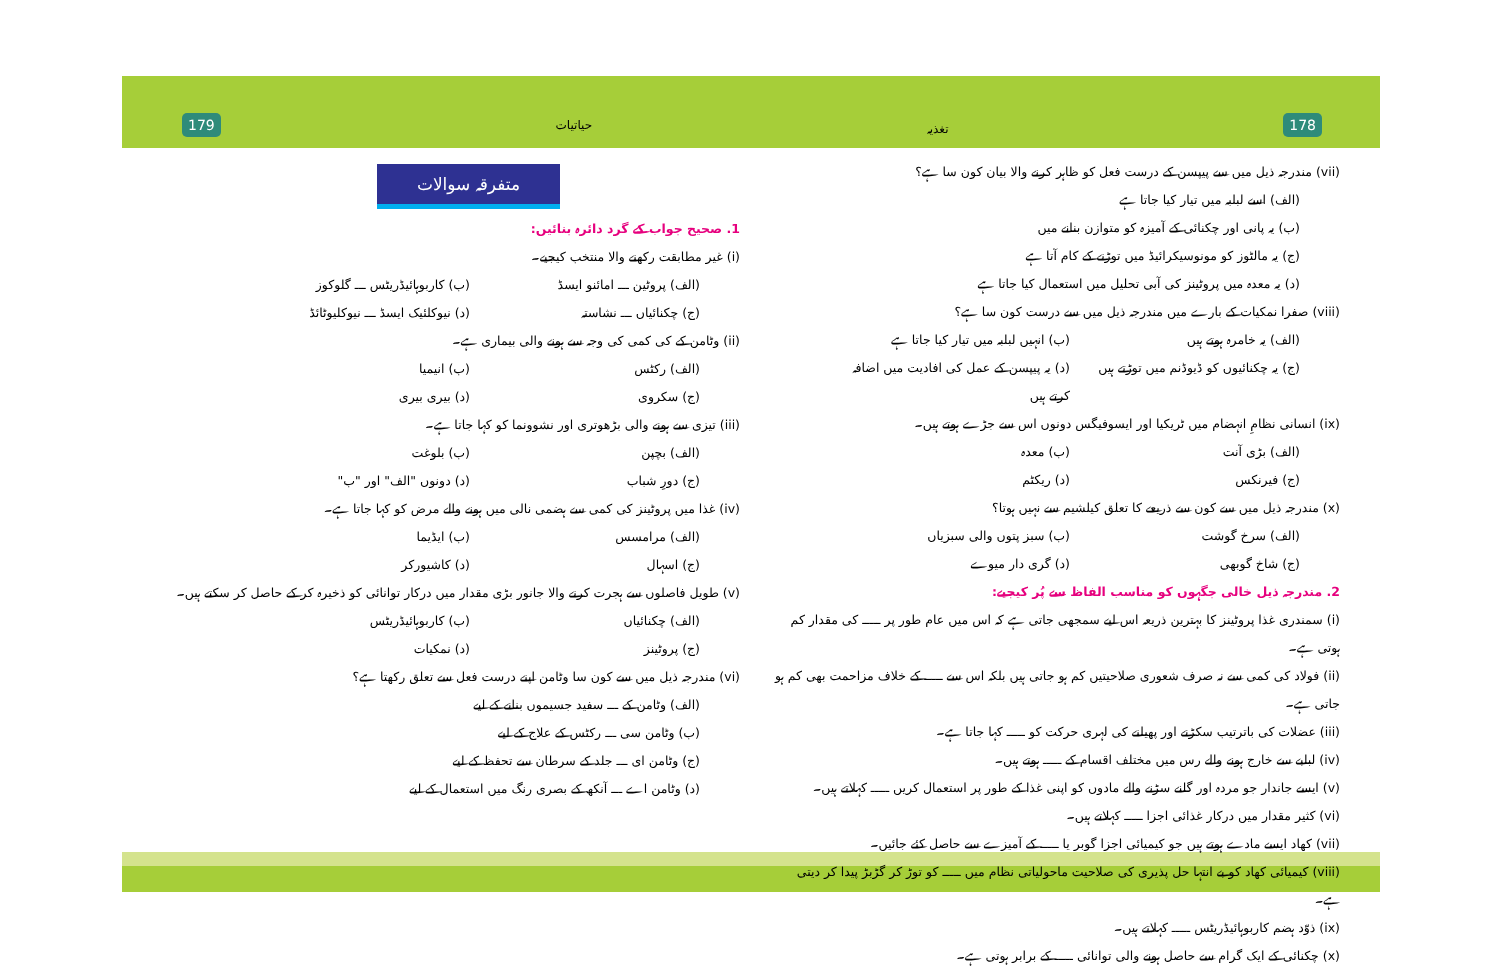179 حیاتیات تغذیہ 178
متفرقہ سوالات
1. صحیح جواب کے گرد دائرہ بنائیں:
(i) غیر مطابقت رکھنے والا منتخب کیجیے۔
(الف) پروٹین ـــ امائنو ایسڈ (ب) کاربوہائیڈریٹس ـــ گلوکوز
(ج) چکنائیاں ـــ نشاستہ (د) نیوکلئیک ایسڈ ـــ نیوکلیوٹائڈ
(ii) وٹامن کے کی کمی کی وجہ سے ہونے والی بیماری ہے۔
(الف) رکٹس (ب) انیمیا
(ج) سکروی (د) بیری بیری
(iii) تیزی سے ہونے والی بڑھوتری اور نشوونما کو کہا جاتا ہے۔
(الف) بچپن (ب) بلوغت
(ج) دورِ شباب (د) دونوں "الف" اور "ب"
(iv) غذا میں پروٹینز کی کمی سے ہضمی نالی میں ہونے والے مرض کو کہا جاتا ہے۔
(الف) مرامسس (ب) ایڈیما
(ج) اسہال (د) کاشیورکر
(v) طویل فاصلوں سے ہجرت کرنے والا جانور بڑی مقدار میں درکار توانائی کو ذخیرہ کر کے حاصل کر سکتے ہیں۔
(الف) چکنائیاں (ب) کاربوہائیڈریٹس
(ج) پروٹینز (د) نمکیات
(vi) مندرجہ ذیل میں سے کون سا وٹامن اپنے درست فعل سے تعلق رکھتا ہے؟
(الف) وٹامن کے ـــ سفید جسیموں بنانے کے لیے
(ب) وٹامن سی ـــ رکٹس کے علاج کے لیے
(ج) وٹامن ای ـــ جلد کے سرطان سے تحفظ کے لیے
(د) وٹامن اے ـــ آنکھ کے بصری رنگ میں استعمال کے لیے
(vii) مندرجہ ذیل میں سے پیپسن کے درست فعل کو ظاہر کرنے والا بیان کون سا ہے؟
(الف) اسے لبلبہ میں تیار کیا جاتا ہے
(ب) یہ پانی اور چکنائی کے آمیزہ کو متوازن بنانے میں
(ج) یہ مالٹوز کو مونوسیکرائیڈ میں توڑنے کے کام آتا ہے
(د) یہ معدہ میں پروٹینز کی آبی تحلیل میں استعمال کیا جاتا ہے
(viii) صفرا نمکیات کے بارے میں مندرجہ ذیل میں سے درست کون سا ہے؟
(الف) یہ خامرہ ہوتے ہیں (ب) انہیں لبلبہ میں تیار کیا جاتا ہے
(ج) یہ چکنائیوں کو ڈیوڈنم میں توڑتے ہیں (د) یہ پیپسن کے عمل کی افادیت میں اضافہ کرتے ہیں
(ix) انسانی نظامِ انہضام میں ٹریکیا اور ایسوفیگس دونوں اس سے جڑے ہوتے ہیں۔
(الف) بڑی آنت (ب) معدہ
(ج) فیرنکس (د) ریکٹم
(x) مندرجہ ذیل میں سے کون سے ذریعے کا تعلق کیلشیم سے نہیں ہوتا؟
(الف) سرخ گوشت (ب) سبز پتوں والی سبزیاں
(ج) شاخ گوبھی (د) گری دار میوے
2. مندرجہ ذیل خالی جگہوں کو مناسب الفاظ سے پُر کیجیے:
(i) سمندری غذا پروٹینز کا بہترین ذریعہ اس لیے سمجھی جاتی ہے کہ اس میں عام طور پر ـــــ کی مقدار کم ہوتی ہے۔
(ii) فولاد کی کمی سے نہ صرف شعوری صلاحیتیں کم ہو جاتی ہیں بلکہ اس سے ـــــ کے خلاف مزاحمت بھی کم ہو جاتی ہے۔
(iii) عضلات کی باترتیب سکڑنے اور پھیلنے کی لہری حرکت کو ـــــ کہا جاتا ہے۔
(iv) لبلبے سے خارج ہونے والے رس میں مختلف اقسام کے ـــــ ہوتے ہیں۔
(v) ایسے جاندار جو مردہ اور گلنے سڑنے والے مادوں کو اپنی غذا کے طور پر استعمال کریں ـــــ کہلاتے ہیں۔
(vi) کثیر مقدار میں درکار غذائی اجزا ـــــ کہلاتے ہیں۔
(vii) کھاد ایسے مادے ہوتے ہیں جو کیمیائی اجزا گوبر یا ـــــ کے آمیزے سے حاصل کئے جائیں۔
(viii) کیمیائی کھاد کو بے انتہا حل پذیری کی صلاحیت ماحولیاتی نظام میں ـــــ کو توڑ کر گڑبڑ پیدا کر دیتی ہے۔
(ix) ذوّد ہضم کاربوہائیڈریٹس ـــــ کہلاتے ہیں۔
(x) چکنائی کے ایک گرام سے حاصل ہونے والی توانائی ـــــ کے برابر ہوتی ہے۔